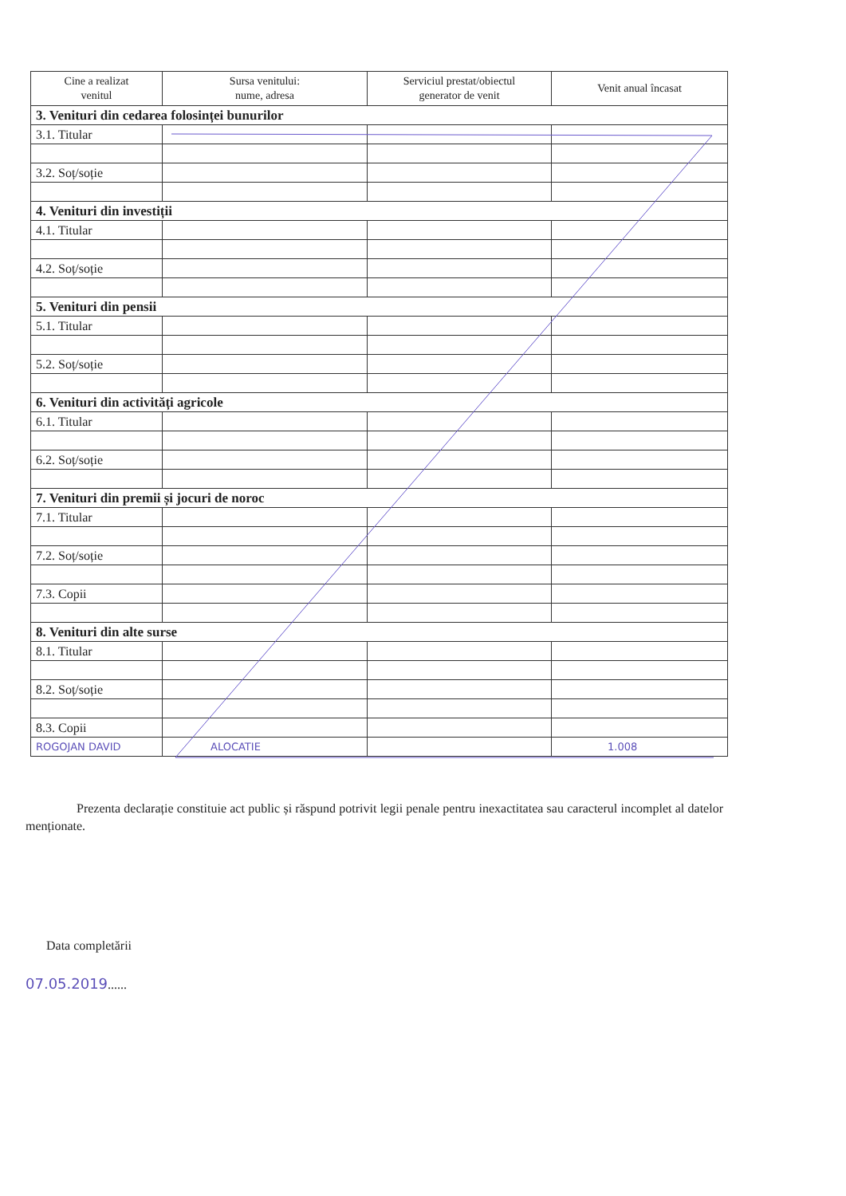| Cine a realizat venitul | Sursa venitului: nume, adresa | Serviciul prestat/obiectul generator de venit | Venit anual încasat |
| --- | --- | --- | --- |
| 3. Venituri din cedarea folosinței bunurilor | | | |
| 3.1. Titular | | | |
| 3.2. Soț/soție | | | |
| 4. Venituri din investiții | | | |
| 4.1. Titular | | | |
| 4.2. Soț/soție | | | |
| 5. Venituri din pensii | | | |
| 5.1. Titular | | | |
| 5.2. Soț/soție | | | |
| 6. Venituri din activități agricole | | | |
| 6.1. Titular | | | |
| 6.2. Soț/soție | | | |
| 7. Venituri din premii și jocuri de noroc | | | |
| 7.1. Titular | | | |
| 7.2. Soț/soție | | | |
| 7.3. Copii | | | |
| 8. Venituri din alte surse | | | |
| 8.1. Titular | | | |
| 8.2. Soț/soție | | | |
| 8.3. Copii | | | |
| ROGOJAN DAVID | ALOCATIE | | 1.008 |
Prezenta declarație constituie act public și răspund potrivit legii penale pentru inexactitatea sau caracterul incomplet al datelor menționate.
Data completării
07.05.2019......